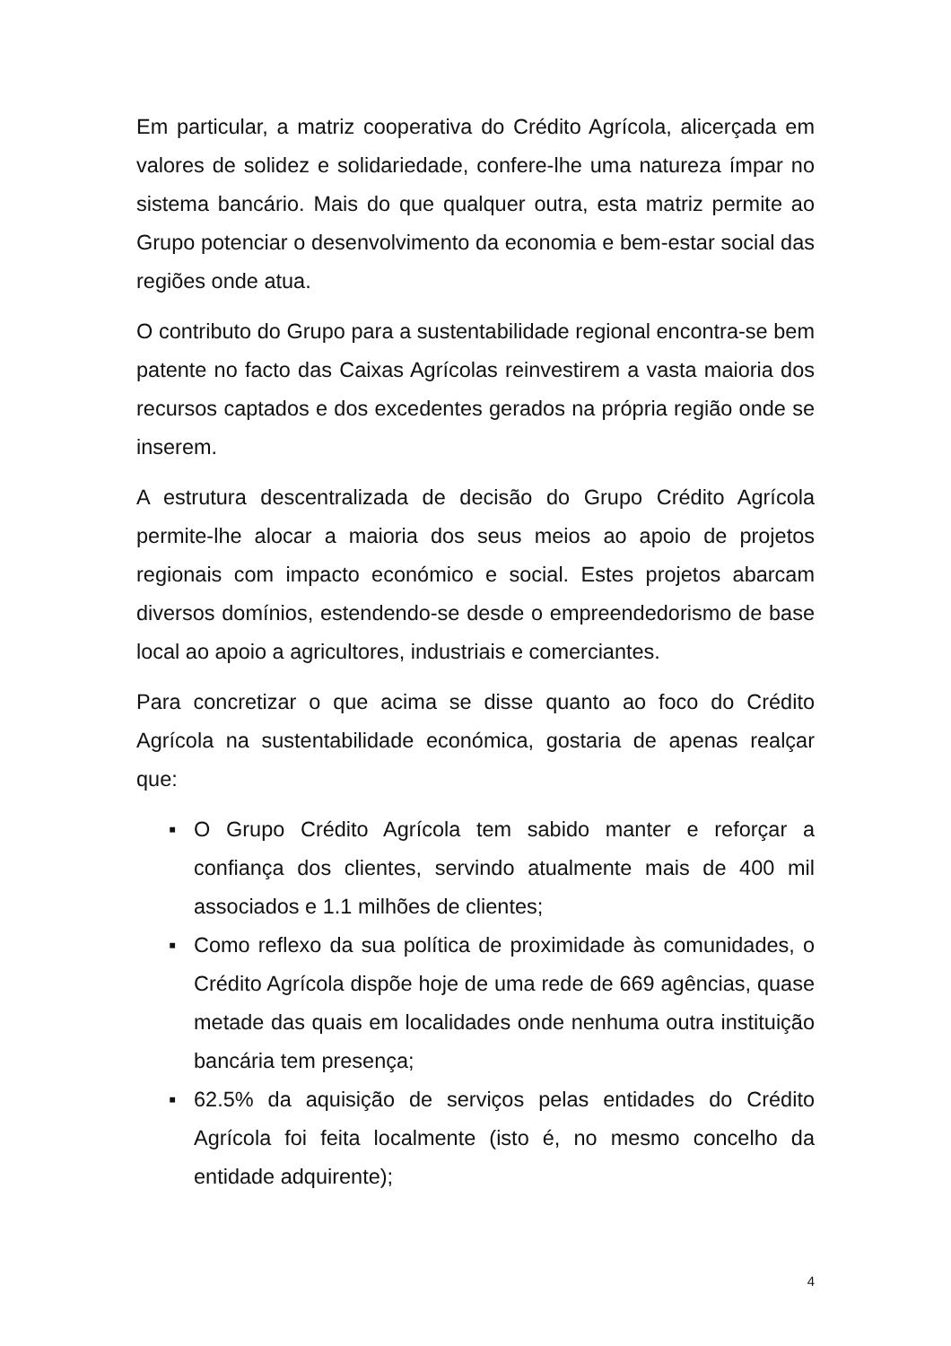Em particular, a matriz cooperativa do Crédito Agrícola, alicerçada em valores de solidez e solidariedade, confere-lhe uma natureza ímpar no sistema bancário. Mais do que qualquer outra, esta matriz permite ao Grupo potenciar o desenvolvimento da economia e bem-estar social das regiões onde atua.
O contributo do Grupo para a sustentabilidade regional encontra-se bem patente no facto das Caixas Agrícolas reinvestirem a vasta maioria dos recursos captados e dos excedentes gerados na própria região onde se inserem.
A estrutura descentralizada de decisão do Grupo Crédito Agrícola permite-lhe alocar a maioria dos seus meios ao apoio de projetos regionais com impacto económico e social. Estes projetos abarcam diversos domínios, estendendo-se desde o empreendedorismo de base local ao apoio a agricultores, industriais e comerciantes.
Para concretizar o que acima se disse quanto ao foco do Crédito Agrícola na sustentabilidade económica, gostaria de apenas realçar que:
▪ O Grupo Crédito Agrícola tem sabido manter e reforçar a confiança dos clientes, servindo atualmente mais de 400 mil associados e 1.1 milhões de clientes;
▪ Como reflexo da sua política de proximidade às comunidades, o Crédito Agrícola dispõe hoje de uma rede de 669 agências, quase metade das quais em localidades onde nenhuma outra instituição bancária tem presença;
▪ 62.5% da aquisição de serviços pelas entidades do Crédito Agrícola foi feita localmente (isto é, no mesmo concelho da entidade adquirente);
4